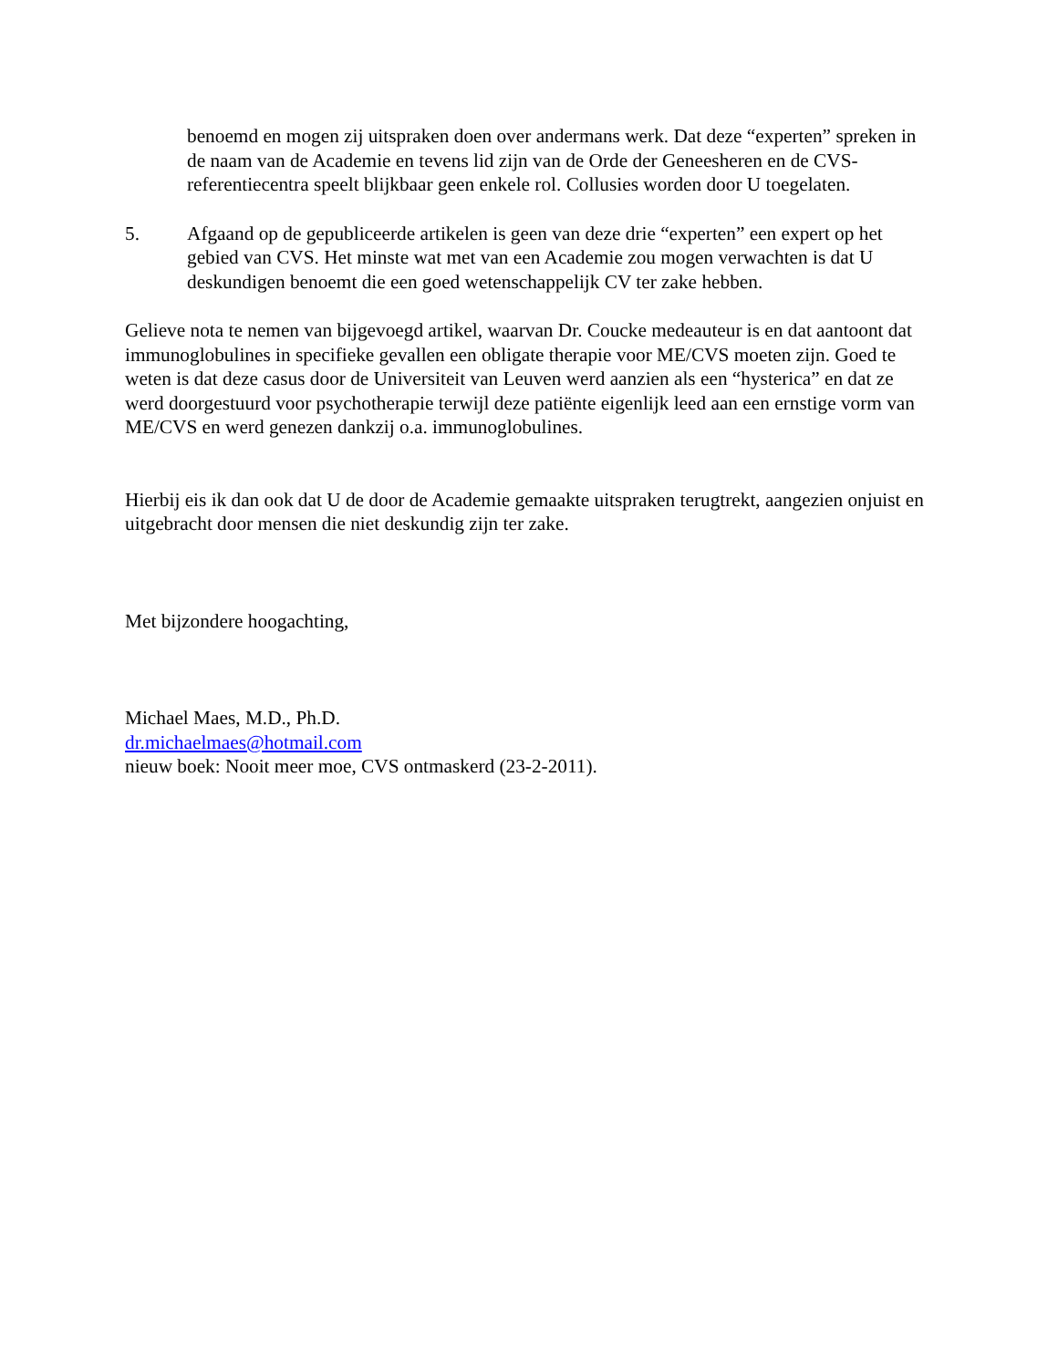benoemd en mogen zij uitspraken doen over andermans werk. Dat deze “experten” spreken in de naam van de Academie en tevens lid zijn van de Orde der Geneesheren en de CVS-referentiecentra speelt blijkbaar geen enkele rol. Collusies worden door U toegelaten.
5. Afgaand op de gepubliceerde artikelen is geen van deze drie “experten” een expert op het gebied van CVS. Het minste wat met van een Academie zou mogen verwachten is dat U deskundigen benoemt die een goed wetenschappelijk CV ter zake hebben.
Gelieve nota te nemen van bijgevoegd artikel, waarvan Dr. Coucke medeauteur is en dat aantoont dat immunoglobulines in specifieke gevallen een obligate therapie voor ME/CVS moeten zijn. Goed te weten is dat deze casus door de Universiteit van Leuven werd aanzien als een “hysterica” en dat ze werd doorgestuurd voor psychotherapie terwijl deze patiënte eigenlijk leed aan een ernstige vorm van ME/CVS en werd genezen dankzij o.a. immunoglobulines.
Hierbij eis ik dan ook dat U de door de Academie gemaakte uitspraken terugtrekt, aangezien onjuist en uitgebracht door mensen die niet deskundig zijn ter zake.
Met bijzondere hoogachting,
Michael Maes, M.D., Ph.D.
dr.michaelmaes@hotmail.com
nieuw boek: Nooit meer moe, CVS ontmaskerd (23-2-2011).